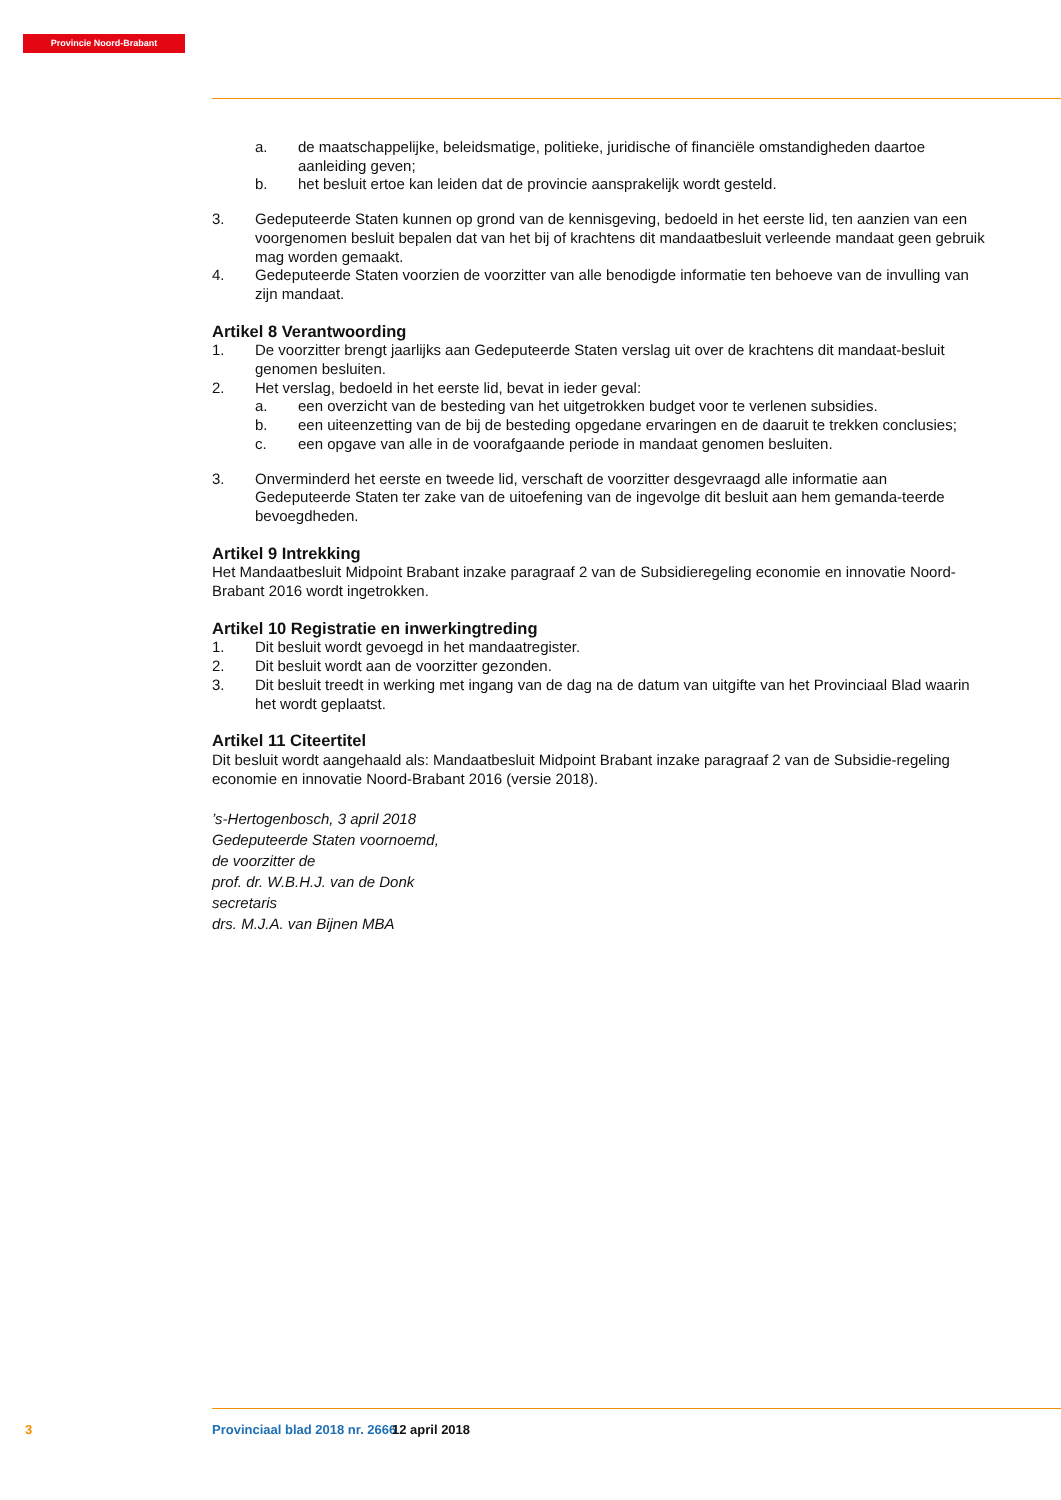Provincie Noord-Brabant
a. de maatschappelijke, beleidsmatige, politieke, juridische of financiële omstandigheden daartoe aanleiding geven;
b. het besluit ertoe kan leiden dat de provincie aansprakelijk wordt gesteld.
3. Gedeputeerde Staten kunnen op grond van de kennisgeving, bedoeld in het eerste lid, ten aanzien van een voorgenomen besluit bepalen dat van het bij of krachtens dit mandaatbesluit verleende mandaat geen gebruik mag worden gemaakt.
4. Gedeputeerde Staten voorzien de voorzitter van alle benodigde informatie ten behoeve van de invulling van zijn mandaat.
Artikel 8 Verantwoording
1. De voorzitter brengt jaarlijks aan Gedeputeerde Staten verslag uit over de krachtens dit mandaat-besluit genomen besluiten.
2. Het verslag, bedoeld in het eerste lid, bevat in ieder geval:
a. een overzicht van de besteding van het uitgetrokken budget voor te verlenen subsidies.
b. een uiteenzetting van de bij de besteding opgedane ervaringen en de daaruit te trekken conclusies;
c. een opgave van alle in de voorafgaande periode in mandaat genomen besluiten.
3. Onverminderd het eerste en tweede lid, verschaft de voorzitter desgevraagd alle informatie aan Gedeputeerde Staten ter zake van de uitoefening van de ingevolge dit besluit aan hem gemanda-teerde bevoegdheden.
Artikel 9 Intrekking
Het Mandaatbesluit Midpoint Brabant inzake paragraaf 2 van de Subsidieregeling economie en innovatie Noord-Brabant 2016 wordt ingetrokken.
Artikel 10 Registratie en inwerkingtreding
1. Dit besluit wordt gevoegd in het mandaatregister.
2. Dit besluit wordt aan de voorzitter gezonden.
3. Dit besluit treedt in werking met ingang van de dag na de datum van uitgifte van het Provinciaal Blad waarin het wordt geplaatst.
Artikel 11 Citeertitel
Dit besluit wordt aangehaald als: Mandaatbesluit Midpoint Brabant inzake paragraaf 2 van de Subsidie-regeling economie en innovatie Noord-Brabant 2016 (versie 2018).
’s-Hertogenbosch, 3 april 2018
Gedeputeerde Staten voornoemd,
de voorzitter de
prof. dr. W.B.H.J. van de Donk
secretaris
drs. M.J.A. van Bijnen MBA
3 Provinciaal blad 2018 nr. 2666 12 april 2018